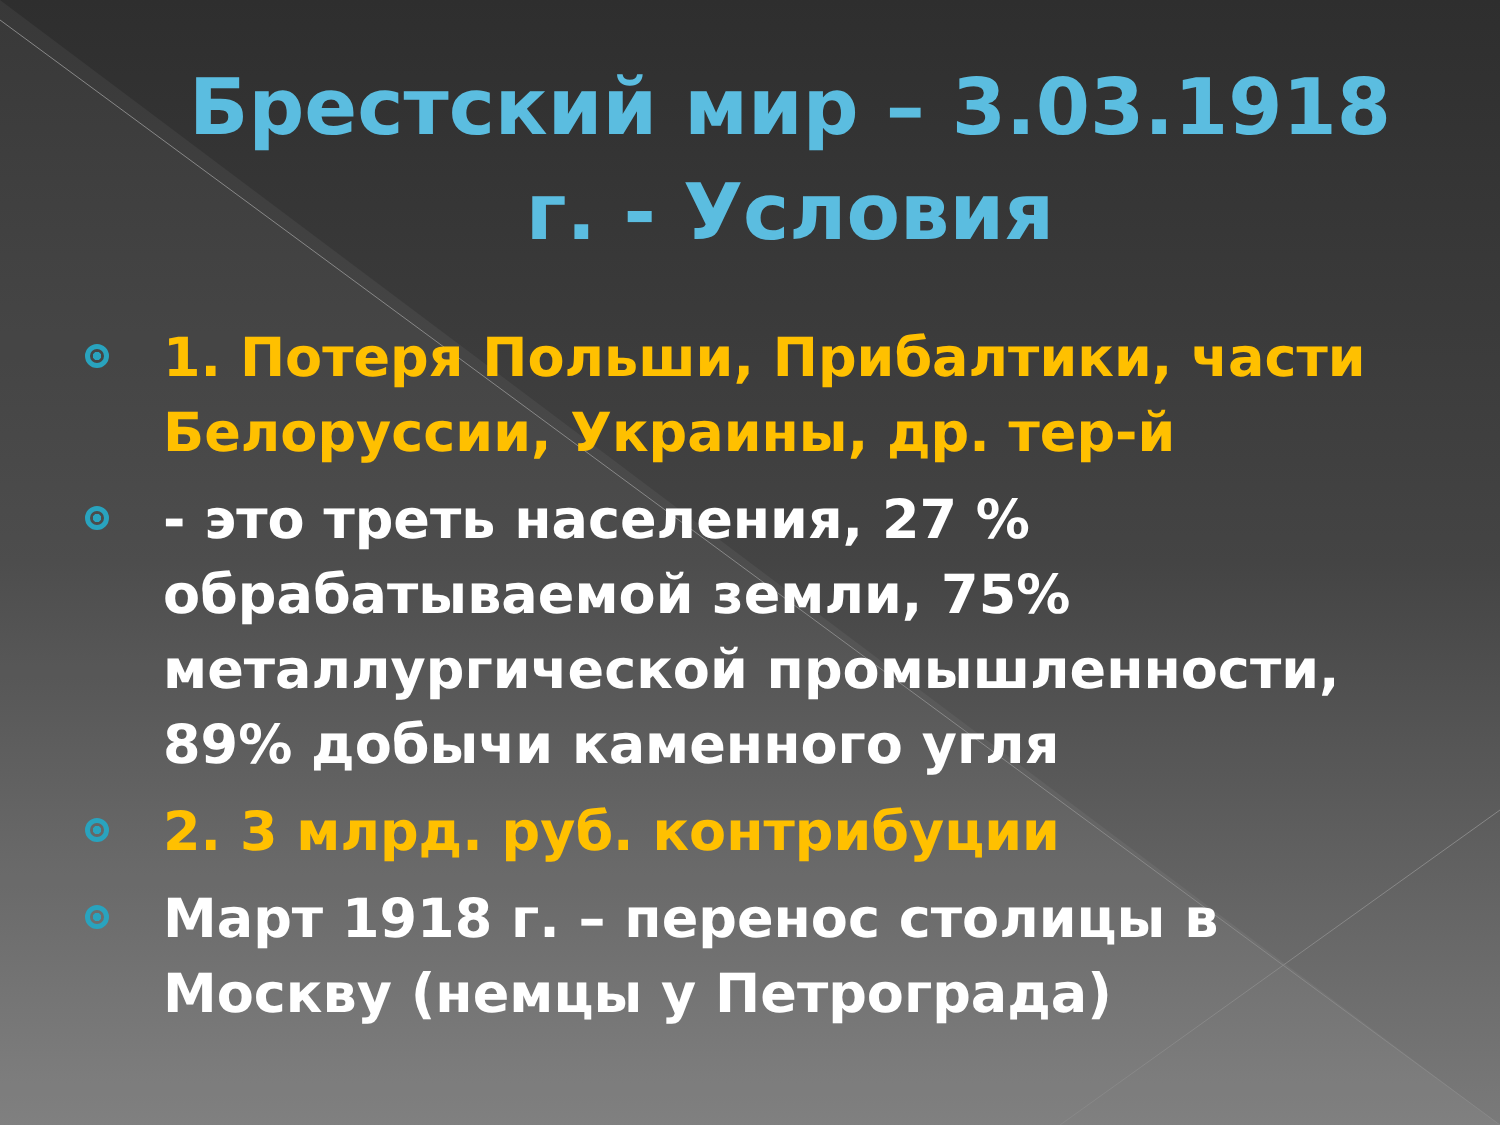Брестский мир – 3.03.1918 г. - Условия
1. Потеря Польши, Прибалтики, части Белоруссии, Украины, др. тер-й
- это треть населения, 27 % обрабатываемой земли, 75% металлургической промышленности, 89% добычи каменного угля
2. 3 млрд. руб. контрибуции
Март 1918 г. – перенос столицы в Москву (немцы у Петрограда)